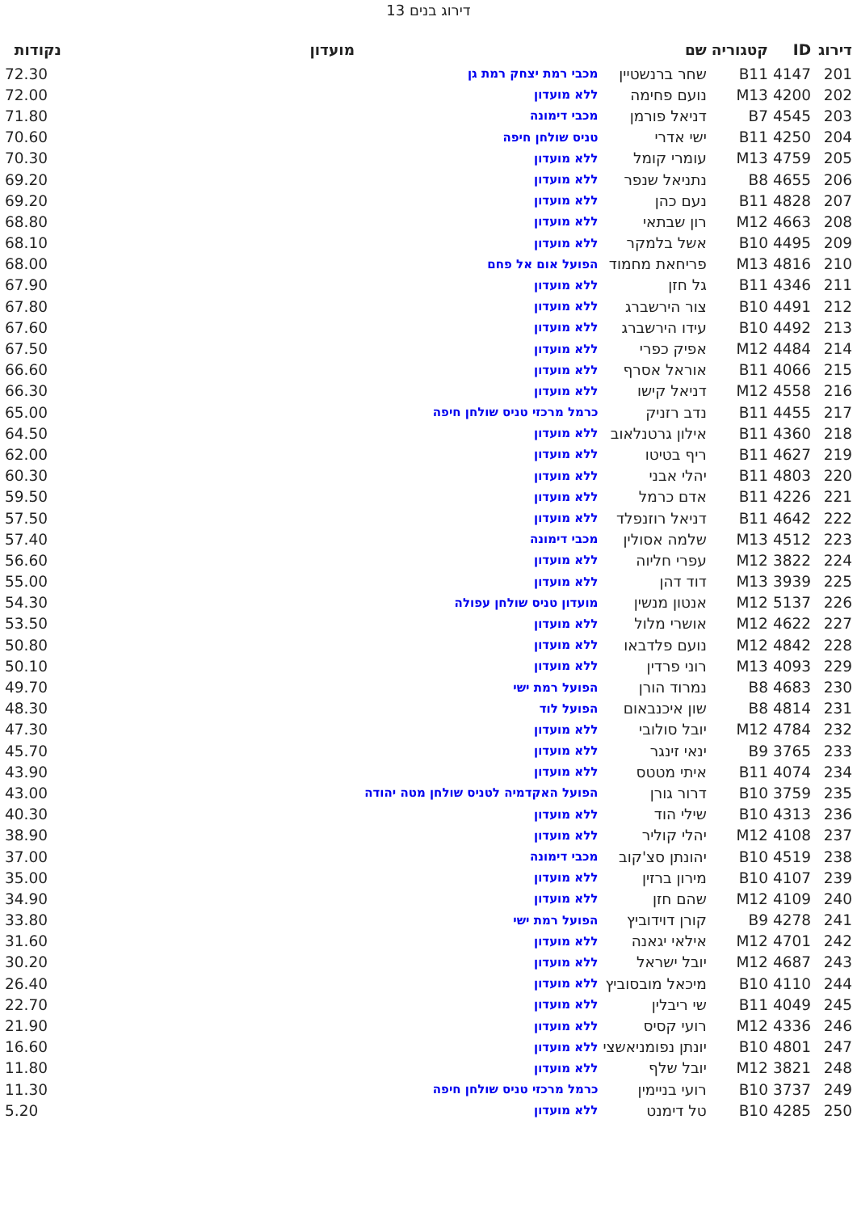דירוג בנים 13
| דירוג | ID | קטגוריה | שם | מועדון | נקודות |
| --- | --- | --- | --- | --- | --- |
| 201 | 4147 | B11 | שחר ברנשטיין | מכבי רמת יצחק רמת גן | 72.30 |
| 202 | 4200 | M13 | נועם פחימה | ללא מועדון | 72.00 |
| 203 | 4545 | B7 | דניאל פורמן | מכבי דימונה | 71.80 |
| 204 | 4250 | B11 | ישי אדרי | טניס שולחן חיפה | 70.60 |
| 205 | 4759 | M13 | עומרי קומל | ללא מועדון | 70.30 |
| 206 | 4655 | B8 | נתניאל שנפר | ללא מועדון | 69.20 |
| 207 | 4828 | B11 | נעם כהן | ללא מועדון | 69.20 |
| 208 | 4663 | M12 | רון שבתאי | ללא מועדון | 68.80 |
| 209 | 4495 | B10 | אשל בלמקר | ללא מועדון | 68.10 |
| 210 | 4816 | M13 | פריחאת מחמוד | הפועל אום אל פחם | 68.00 |
| 211 | 4346 | B11 | גל חזן | ללא מועדון | 67.90 |
| 212 | 4491 | B10 | צור הירשברג | ללא מועדון | 67.80 |
| 213 | 4492 | B10 | עידו הירשברג | ללא מועדון | 67.60 |
| 214 | 4484 | M12 | אפיק כפרי | ללא מועדון | 67.50 |
| 215 | 4066 | B11 | אוראל אסרף | ללא מועדון | 66.60 |
| 216 | 4558 | M12 | דניאל קישו | ללא מועדון | 66.30 |
| 217 | 4455 | B11 | נדב רזניק | כרמל מרכזי טניס שולחן חיפה | 65.00 |
| 218 | 4360 | B11 | אילון גרטנלאוב | ללא מועדון | 64.50 |
| 219 | 4627 | B11 | ריף בטיטו | ללא מועדון | 62.00 |
| 220 | 4803 | B11 | יהלי אבני | ללא מועדון | 60.30 |
| 221 | 4226 | B11 | אדם כרמל | ללא מועדון | 59.50 |
| 222 | 4642 | B11 | דניאל רוזנפלד | ללא מועדון | 57.50 |
| 223 | 4512 | M13 | שלמה אסולין | מכבי דימונה | 57.40 |
| 224 | 3822 | M12 | עפרי חליוה | ללא מועדון | 56.60 |
| 225 | 3939 | M13 | דוד דהן | ללא מועדון | 55.00 |
| 226 | 5137 | M12 | אנטון מנשין | מועדון טניס שולחן עפולה | 54.30 |
| 227 | 4622 | M12 | אושרי מלול | ללא מועדון | 53.50 |
| 228 | 4842 | M12 | נועם פלדבאו | ללא מועדון | 50.80 |
| 229 | 4093 | M13 | רוני פרדין | ללא מועדון | 50.10 |
| 230 | 4683 | B8 | נמרוד הורן | הפועל רמת ישי | 49.70 |
| 231 | 4814 | B8 | שון איכנבאום | הפועל לוד | 48.30 |
| 232 | 4784 | M12 | יובל סולובי | ללא מועדון | 47.30 |
| 233 | 3765 | B9 | ינאי זינגר | ללא מועדון | 45.70 |
| 234 | 4074 | B11 | איתי מטטס | ללא מועדון | 43.90 |
| 235 | 3759 | B10 | דרור גורן | הפועל האקדמיה לטניס שולחן מטה יהודה | 43.00 |
| 236 | 4313 | B10 | שילי הוד | ללא מועדון | 40.30 |
| 237 | 4108 | M12 | יהלי קוליר | ללא מועדון | 38.90 |
| 238 | 4519 | B10 | יהונתן סצ'קוב | מכבי דימונה | 37.00 |
| 239 | 4107 | B10 | מירון ברזין | ללא מועדון | 35.00 |
| 240 | 4109 | M12 | שהם חזן | ללא מועדון | 34.90 |
| 241 | 4278 | B9 | קורן דוידוביץ | הפועל רמת ישי | 33.80 |
| 242 | 4701 | M12 | אילאי יגאנה | ללא מועדון | 31.60 |
| 243 | 4687 | M12 | יובל ישראל | ללא מועדון | 30.20 |
| 244 | 4110 | B10 | מיכאל מובסוביץ | ללא מועדון | 26.40 |
| 245 | 4049 | B11 | שי ריבלין | ללא מועדון | 22.70 |
| 246 | 4336 | M12 | רועי קסיס | ללא מועדון | 21.90 |
| 247 | 4801 | B10 | יונתן נפומניאשצי | ללא מועדון | 16.60 |
| 248 | 3821 | M12 | יובל שלף | ללא מועדון | 11.80 |
| 249 | 3737 | B10 | רועי בניימין | כרמל מרכזי טניס שולחן חיפה | 11.30 |
| 250 | 4285 | B10 | טל דימנט | ללא מועדון | 5.20 |